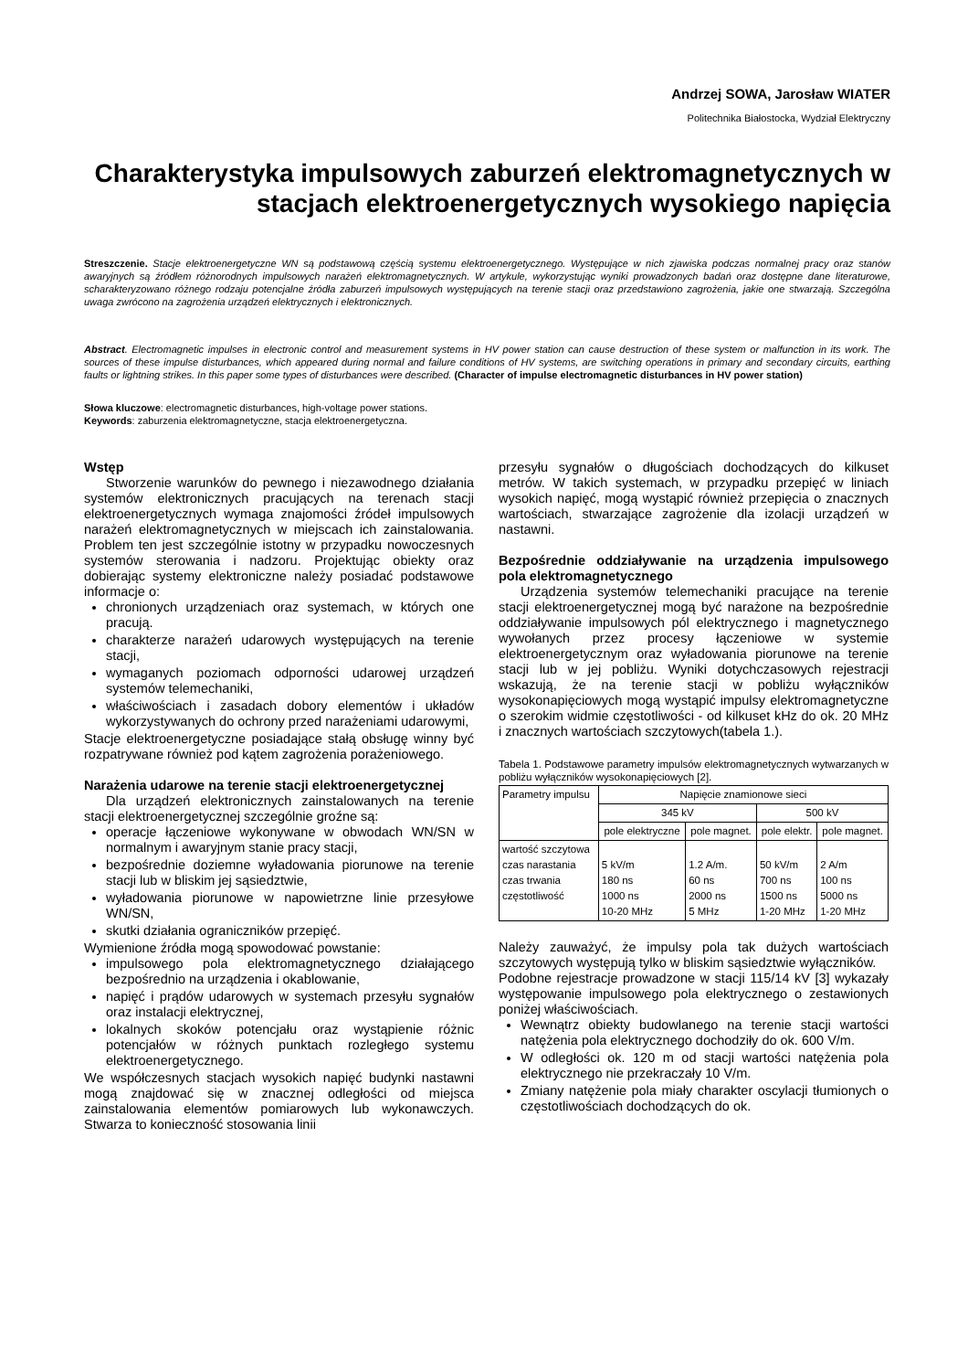Andrzej SOWA, Jarosław WIATER
Politechnika Białostocka, Wydział Elektryczny
Charakterystyka impulsowych zaburzeń elektromagnetycznych w stacjach elektroenergetycznych wysokiego napięcia
Streszczenie. Stacje elektroenergetyczne WN są podstawową częścią systemu elektroenergetycznego. Występujące w nich zjawiska podczas normalnej pracy oraz stanów awaryjnych są źródłem różnorodnych impulsowych narażeń elektromagnetycznych. W artykule, wykorzystując wyniki prowadzonych badań oraz dostępne dane literaturowe, scharakteryzowano różnego rodzaju potencjalne źródła zaburzeń impulsowych występujących na terenie stacji oraz przedstawiono zagrożenia, jakie one stwarzają. Szczególna uwaga zwrócono na zagrożenia urządzeń elektrycznych i elektronicznych.
Abstract. Electromagnetic impulses in electronic control and measurement systems in HV power station can cause destruction of these system or malfunction in its work. The sources of these impulse disturbances, which appeared during normal and failure conditions of HV systems, are switching operations in primary and secondary circuits, earthing faults or lightning strikes. In this paper some types of disturbances were described. (Character of impulse electromagnetic disturbances in HV power station)
Słowa kluczowe: electromagnetic disturbances, high-voltage power stations.
Keywords: zaburzenia elektromagnetyczne, stacja elektroenergetyczna.
Wstęp
Stworzenie warunków do pewnego i niezawodnego działania systemów elektronicznych pracujących na terenach stacji elektroenergetycznych wymaga znajomości źródeł impulsowych narażeń elektromagnetycznych w miejscach ich zainstalowania. Problem ten jest szczególnie istotny w przypadku nowoczesnych systemów sterowania i nadzoru. Projektując obiekty oraz dobierając systemy elektroniczne należy posiadać podstawowe informacje o:
chronionych urządzeniach oraz systemach, w których one pracują.
charakterze narażeń udarowych występujących na terenie stacji,
wymaganych poziomach odporności udarowej urządzeń systemów telemechaniki,
właściwościach i zasadach dobory elementów i układów wykorzystywanych do ochrony przed narażeniami udarowymi,
Stacje elektroenergetyczne posiadające stałą obsługę winny być rozpatrywane również pod kątem zagrożenia porażeniowego.
Narażenia udarowe na terenie stacji elektroenergetycznej
Dla urządzeń elektronicznych zainstalowanych na terenie stacji elektroenergetycznej szczególnie groźne są:
operacje łączeniowe wykonywane w obwodach WN/SN w normalnym i awaryjnym stanie pracy stacji,
bezpośrednie doziemne wyładowania piorunowe na terenie stacji lub w bliskim jej sąsiedztwie,
wyładowania piorunowe w napowietrzne linie przesyłowe WN/SN,
skutki działania ograniczników przepięć.
Wymienione źródła mogą spowodować powstanie:
impulsowego pola elektromagnetycznego działającego bezpośrednio na urządzenia i okablowanie,
napięć i prądów udarowych w systemach przesyłu sygnałów oraz instalacji elektrycznej,
lokalnych skoków potencjału oraz wystąpienie różnic potencjałów w różnych punktach rozległego systemu elektroenergetycznego.
We współczesnych stacjach wysokich napięć budynki nastawni mogą znajdować się w znacznej odległości od miejsca zainstalowania elementów pomiarowych lub wykonawczych. Stwarza to konieczność stosowania linii
przesyłu sygnałów o długościach dochodzących do kilkuset metrów. W takich systemach, w przypadku przepięć w liniach wysokich napięć, mogą wystąpić również przepięcia o znacznych wartościach, stwarzające zagrożenie dla izolacji urządzeń w nastawni.
Bezpośrednie oddziaływanie na urządzenia impulsowego pola elektromagnetycznego
Urządzenia systemów telemechaniki pracujące na terenie stacji elektroenergetycznej mogą być narażone na bezpośrednie oddziaływanie impulsowych pól elektrycznego i magnetycznego wywołanych przez procesy łączeniowe w systemie elektroenergetycznym oraz wyładowania piorunowe na terenie stacji lub w jej pobliżu. Wyniki dotychczasowych rejestracji wskazują, że na terenie stacji w pobliżu wyłączników wysokonapięciowych mogą wystąpić impulsy elektromagnetyczne o szerokim widmie częstotliwości - od kilkuset kHz do ok. 20 MHz i znacznych wartościach szczytowych(tabela 1.).
Tabela 1. Podstawowe parametry impulsów elektromagnetycznych wytwarzanych w pobliżu wyłączników wysokonapięciowych [2].
| Parametry impulsu | Napięcie znamionowe sieci | | | |
| --- | --- | --- | --- | --- |
| | 345 kV | | 500 kV | |
| | pole elektryczne | pole magnet. | pole elektr. | pole magnet. |
| wartość szczytowa czas narastania czas trwania częstotliwość | 5 kV/m 180 ns 1000 ns 10-20 MHz | 1.2 A/m. 60 ns 2000 ns 5 MHz | 50 kV/m 700 ns 1500 ns 1-20 MHz | 2 A/m 100 ns 5000 ns 1-20 MHz |
Należy zauważyć, że impulsy pola tak dużych wartościach szczytowych występują tylko w bliskim sąsiedztwie wyłączników.
Podobne rejestracje prowadzone w stacji 115/14 kV [3] wykazały występowanie impulsowego pola elektrycznego o zestawionych poniżej właściwościach.
Wewnątrz obiekty budowlanego na terenie stacji wartości natężenia pola elektrycznego dochodziły do ok. 600 V/m.
W odległości ok. 120 m od stacji wartości natężenia pola elektrycznego nie przekraczały 10 V/m.
Zmiany natężenie pola miały charakter oscylacji tłumionych o częstotliwościach dochodzących do ok.